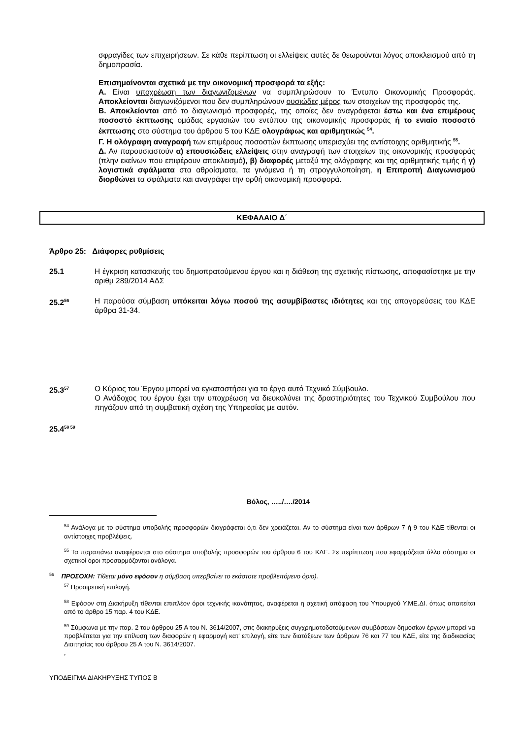σφραγίδες των επιχειρήσεων. Σε κάθε περίπτωση οι ελλείψεις αυτές δε θεωρούνται λόγος αποκλεισμού από τη δημοπρασία.
Επισημαίνονται σχετικά με την οικονομική προσφορά τα εξής:
Α. Είναι υποχρέωση των διαγωνιζομένων να συμπληρώσουν το Έντυπο Οικονομικής Προσφοράς. Αποκλείονται διαγωνιζόμενοι που δεν συμπληρώνουν ουσιώδες μέρος των στοιχείων της προσφοράς της.
Β. Αποκλείονται από το διαγωνισμό προσφορές, της οποίες δεν αναγράφεται έστω και ένα επιμέρους ποσοστό έκπτωσης ομάδας εργασιών του εντύπου της οικονομικής προσφοράς ή το ενιαίο ποσοστό έκπτωσης στο σύστημα του άρθρου 5 του ΚΔΕ ολογράφως και αριθμητικώς <sup>54</sup>.
Γ. Η ολόγραφη αναγραφή των επιμέρους ποσοστών έκπτωσης υπερισχύει της αντίστοιχης αριθμητικής <sup>55</sup>.
Δ. Αν παρουσιαστούν α) επουσιώδεις ελλείψεις στην αναγραφή των στοιχείων της οικονομικής προσφοράς (πλην εκείνων που επιφέρουν αποκλεισμό), β) διαφορές μεταξύ της ολόγραφης και της αριθμητικής τιμής ή γ) λογιστικά σφάλματα στα αθροίσματα, τα γινόμενα ή τη στρογγυλοποίηση, η Επιτροπή Διαγωνισμού διορθώνει τα σφάλματα και αναγράφει την ορθή οικονομική προσφορά.
ΚΕΦΑΛΑΙΟ Δ΄
Άρθρο 25: Διάφορες ρυθμίσεις
25.1 Η έγκριση κατασκευής του δημοπρατούμενου έργου και η διάθεση της σχετικής πίστωσης, αποφασίστηκε με την αριθμ 289/2014 ΑΔΣ
25.2<sup>56</sup>
Η παρούσα σύμβαση υπόκειται λόγω ποσού της ασυμβίβαστες ιδιότητες και της απαγορεύσεις του ΚΔΕ άρθρα 31-34.
25.3<sup>57</sup>
Ο Κύριος του Έργου μπορεί να εγκαταστήσει για το έργο αυτό Τεχνικό Σύμβουλο.
Ο Ανάδοχος του έργου έχει την υποχρέωση να διευκολύνει της δραστηριότητες του Τεχνικού Συμβούλου που πηγάζουν από τη συμβατική σχέση της Υπηρεσίας με αυτόν.
25.4<sup>58 59</sup>
Βόλος, …../…./2014
<sup>54</sup> Ανάλογα με το σύστημα υποβολής προσφορών διαγράφεται ό,τι δεν χρειάζεται. Αν το σύστημα είναι των άρθρων 7 ή 9 του ΚΔΕ τίθενται οι αντίστοιχες προβλέψεις.
<sup>55</sup> Τα παραπάνω αναφέρονται στο σύστημα υποβολής προσφορών του άρθρου 6 του ΚΔΕ. Σε περίπτωση που εφαρμόζεται άλλο σύστημα οι σχετικοί όροι προσαρμόζονται ανάλογα.
<sup>56</sup> ΠΡΟΣΟΧΗ: Τίθεται μόνο εφόσον η σύμβαση υπερβαίνει το εκάστοτε προβλεπόμενο όριο).
<sup>57</sup> Προαιρετική επιλογή.
<sup>58</sup> Εφόσον στη Διακήρυξη τίθενται επιπλέον όροι τεχνικής ικανότητας, αναφέρεται η σχετική απόφαση του Υπουργού Υ.ΜΕ.ΔΙ. όπως απαιτείται από το άρθρο 15 παρ. 4 του ΚΔΕ.
<sup>59</sup> Σύμφωνα με την παρ. 2 του άρθρου 25 Α του Ν. 3614/2007, στις διακηρύξεις συγχρηματοδοτούμενων συμβάσεων δημοσίων έργων μπορεί να προβλέπεται για την επίλυση των διαφορών η εφαρμογή κατ' επιλογή, είτε των διατάξεων των άρθρων 76 και 77 του ΚΔΕ, είτε της διαδικασίας Διαιτησίας του άρθρου 25 Α του Ν. 3614/2007.
,
ΥΠΟΔΕΙΓΜΑ ΔΙΑΚΗΡΥΞΗΣ ΤΥΠΟΣ Β